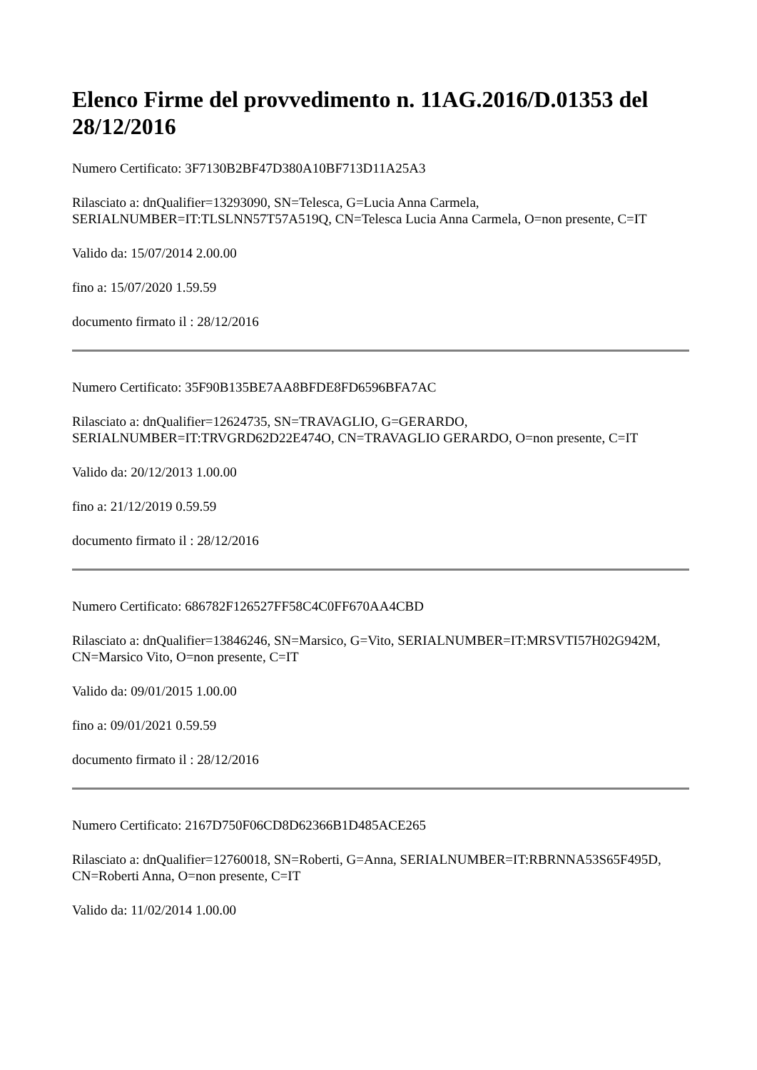Elenco Firme del provvedimento n. 11AG.2016/D.01353 del 28/12/2016
Numero Certificato: 3F7130B2BF47D380A10BF713D11A25A3
Rilasciato a: dnQualifier=13293090, SN=Telesca, G=Lucia Anna Carmela, SERIALNUMBER=IT:TLSLNN57T57A519Q, CN=Telesca Lucia Anna Carmela, O=non presente, C=IT
Valido da: 15/07/2014 2.00.00
fino a: 15/07/2020 1.59.59
documento firmato il : 28/12/2016
Numero Certificato: 35F90B135BE7AA8BFDE8FD6596BFA7AC
Rilasciato a: dnQualifier=12624735, SN=TRAVAGLIO, G=GERARDO, SERIALNUMBER=IT:TRVGRD62D22E474O, CN=TRAVAGLIO GERARDO, O=non presente, C=IT
Valido da: 20/12/2013 1.00.00
fino a: 21/12/2019 0.59.59
documento firmato il : 28/12/2016
Numero Certificato: 686782F126527FF58C4C0FF670AA4CBD
Rilasciato a: dnQualifier=13846246, SN=Marsico, G=Vito, SERIALNUMBER=IT:MRSVTI57H02G942M, CN=Marsico Vito, O=non presente, C=IT
Valido da: 09/01/2015 1.00.00
fino a: 09/01/2021 0.59.59
documento firmato il : 28/12/2016
Numero Certificato: 2167D750F06CD8D62366B1D485ACE265
Rilasciato a: dnQualifier=12760018, SN=Roberti, G=Anna, SERIALNUMBER=IT:RBRNNA53S65F495D, CN=Roberti Anna, O=non presente, C=IT
Valido da: 11/02/2014 1.00.00